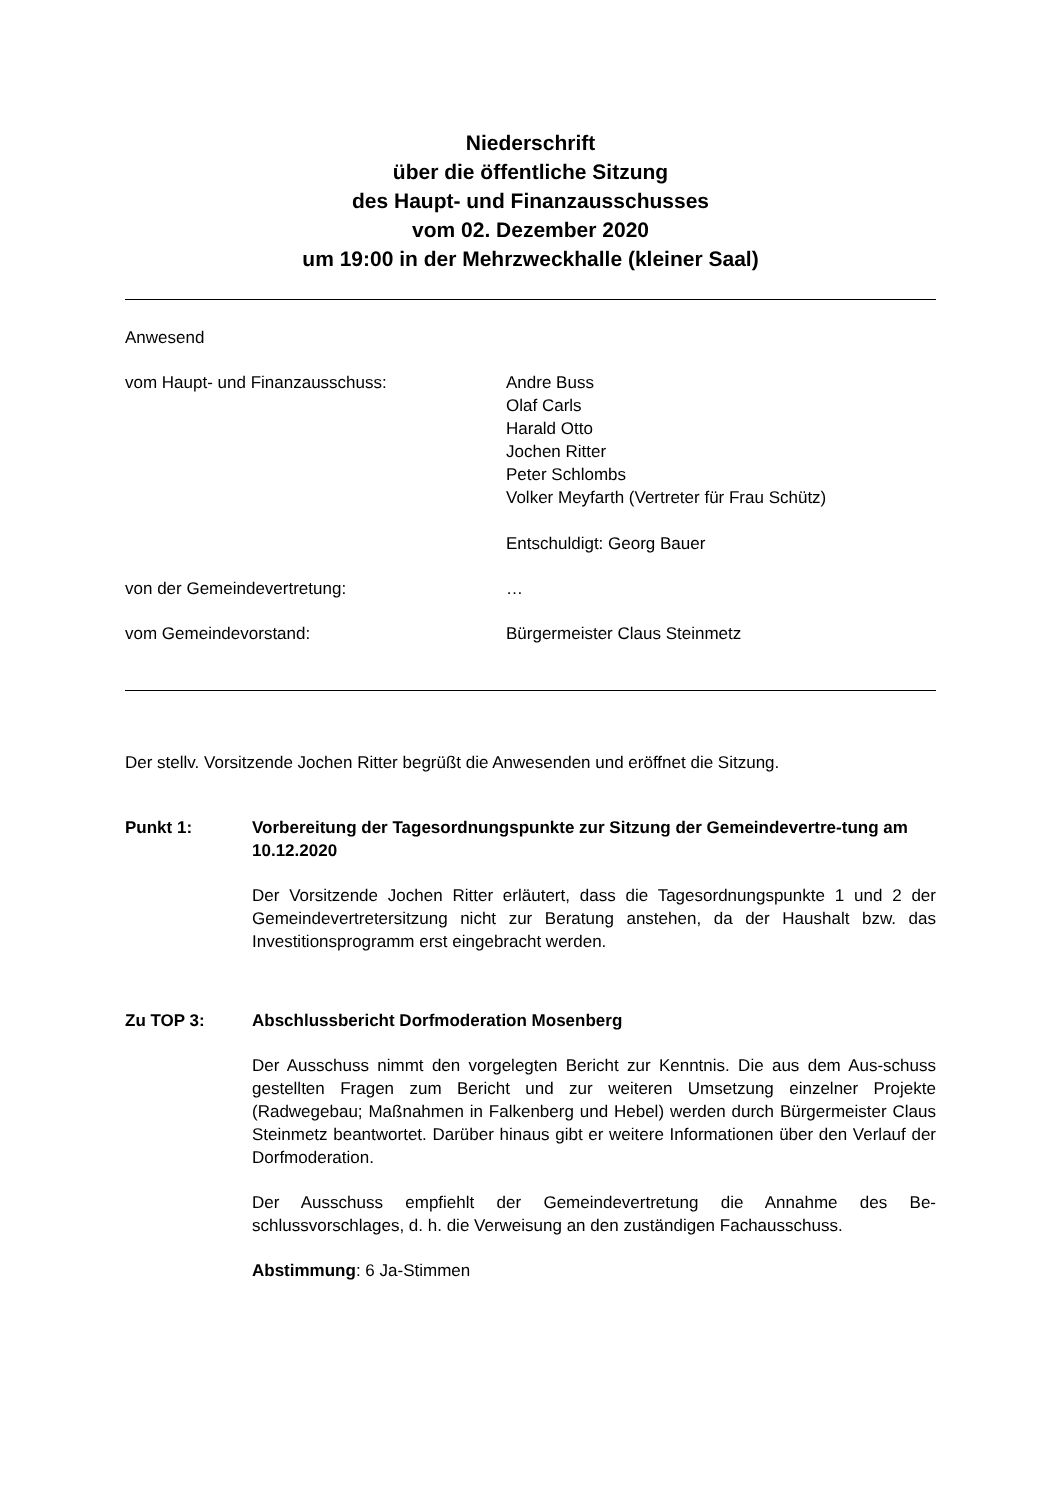Niederschrift
über die öffentliche Sitzung
des Haupt- und Finanzausschusses
vom 02. Dezember 2020
um 19:00 in der Mehrzweckhalle (kleiner Saal)
Anwesend
vom Haupt- und Finanzausschuss: Andre Buss
Olaf Carls
Harald Otto
Jochen Ritter
Peter Schlombs
Volker Meyfarth (Vertreter für Frau Schütz)
Entschuldigt: Georg Bauer
von der Gemeindevertretung: …
vom Gemeindevorstand: Bürgermeister Claus Steinmetz
Der stellv. Vorsitzende Jochen Ritter begrüßt die Anwesenden und eröffnet die Sitzung.
Punkt 1: Vorbereitung der Tagesordnungspunkte zur Sitzung der Gemeindevertre-tung am 10.12.2020
Der Vorsitzende Jochen Ritter erläutert, dass die Tagesordnungspunkte 1 und 2 der Gemeindevertretersitzung nicht zur Beratung anstehen, da der Haushalt bzw. das Investitionsprogramm erst eingebracht werden.
Zu TOP 3: Abschlussbericht Dorfmoderation Mosenberg
Der Ausschuss nimmt den vorgelegten Bericht zur Kenntnis. Die aus dem Aus-schuss gestellten Fragen zum Bericht und zur weiteren Umsetzung einzelner Projekte (Radwegebau; Maßnahmen in Falkenberg und Hebel) werden durch Bürgermeister Claus Steinmetz beantwortet. Darüber hinaus gibt er weitere Informationen über den Verlauf der Dorfmoderation.
Der Ausschuss empfiehlt der Gemeindevertretung die Annahme des Be-schlussvorschlages, d. h. die Verweisung an den zuständigen Fachausschuss.
Abstimmung: 6 Ja-Stimmen